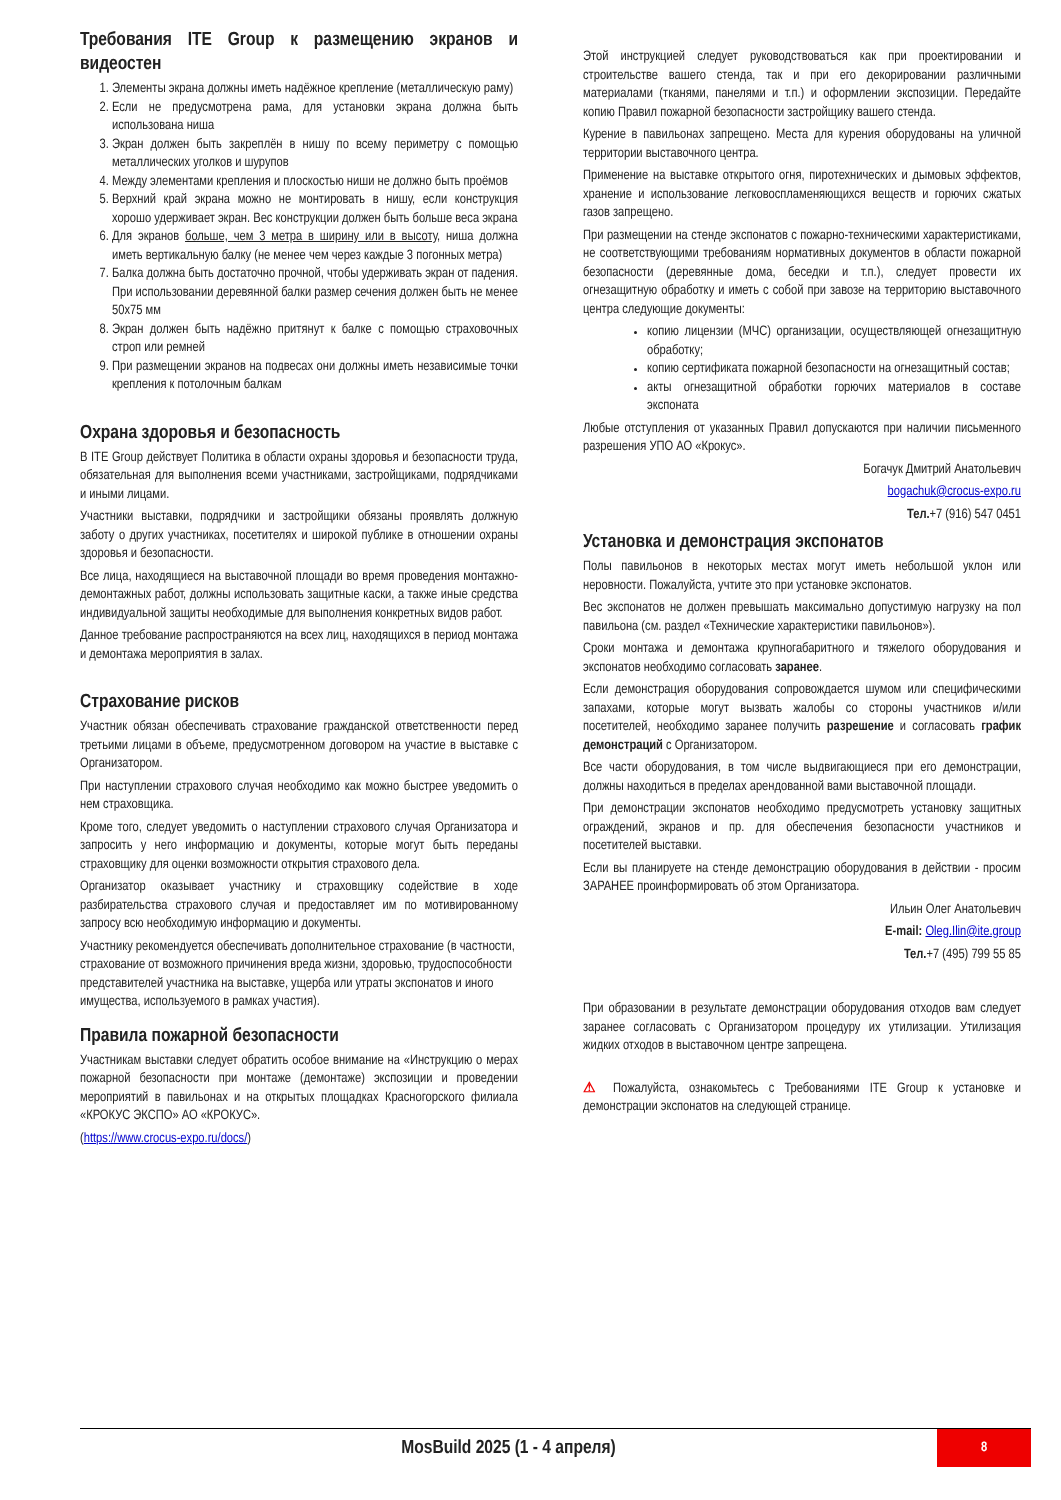Требования ITE Group к размещению экранов и видеостен
1. Элементы экрана должны иметь надёжное крепление (металлическую раму)
2. Если не предусмотрена рама, для установки экрана должна быть использована ниша
3. Экран должен быть закреплён в нишу по всему периметру с помощью металлических уголков и шурупов
4. Между элементами крепления и плоскостью ниши не должно быть проёмов
5. Верхний край экрана можно не монтировать в нишу, если конструкция хорошо удерживает экран. Вес конструкции должен быть больше веса экрана
6. Для экранов больше, чем 3 метра в ширину или в высоту, ниша должна иметь вертикальную балку (не менее чем через каждые 3 погонных метра)
7. Балка должна быть достаточно прочной, чтобы удерживать экран от падения. При использовании деревянной балки размер сечения должен быть не менее 50x75 мм
8. Экран должен быть надёжно притянут к балке с помощью страховочных строп или ремней
9. При размещении экранов на подвесах они должны иметь независимые точки крепления к потолочным балкам
Охрана здоровья и безопасность
В ITE Group действует Политика в области охраны здоровья и безопасности труда, обязательная для выполнения всеми участниками, застройщиками, подрядчиками и иными лицами.
Участники выставки, подрядчики и застройщики обязаны проявлять должную заботу о других участниках, посетителях и широкой публике в отношении охраны здоровья и безопасности.
Все лица, находящиеся на выставочной площади во время проведения монтажно-демонтажных работ, должны использовать защитные каски, а также иные средства индивидуальной защиты необходимые для выполнения конкретных видов работ.
Данное требование распространяются на всех лиц, находящихся в период монтажа и демонтажа мероприятия в залах.
Страхование рисков
Участник обязан обеспечивать страхование гражданской ответственности перед третьими лицами в объеме, предусмотренном договором на участие в выставке с Организатором.
При наступлении страхового случая необходимо как можно быстрее уведомить о нем страховщика.
Кроме того, следует уведомить о наступлении страхового случая Организатора и запросить у него информацию и документы, которые могут быть переданы страховщику для оценки возможности открытия страхового дела.
Организатор оказывает участнику и страховщику содействие в ходе разбирательства страхового случая и предоставляет им по мотивированному запросу всю необходимую информацию и документы.
Участнику рекомендуется обеспечивать дополнительное страхование (в частности, страхование от возможного причинения вреда жизни, здоровью, трудоспособности представителей участника на выставке, ущерба или утраты экспонатов и иного имущества, используемого в рамках участия).
Правила пожарной безопасности
Участникам выставки следует обратить особое внимание на «Инструкцию о мерах пожарной безопасности при монтаже (демонтаже) экспозиции и проведении мероприятий в павильонах и на открытых площадках Красногорского филиала «КРОКУС ЭКСПО» АО «КРОКУС».
(https://www.crocus-expo.ru/docs/)
Этой инструкцией следует руководствоваться как при проектировании и строительстве вашего стенда, так и при его декорировании различными материалами (тканями, панелями и т.п.) и оформлении экспозиции. Передайте копию Правил пожарной безопасности застройщику вашего стенда.
Курение в павильонах запрещено. Места для курения оборудованы на уличной территории выставочного центра.
Применение на выставке открытого огня, пиротехнических и дымовых эффектов, хранение и использование легковоспламеняющихся веществ и горючих сжатых газов запрещено.
При размещении на стенде экспонатов с пожарно-техническими характеристиками, не соответствующими требованиям нормативных документов в области пожарной безопасности (деревянные дома, беседки и т.п.), следует провести их огнезащитную обработку и иметь с собой при завозе на территорию выставочного центра следующие документы:
копию лицензии (МЧС) организации, осуществляющей огнезащитную обработку;
копию сертификата пожарной безопасности на огнезащитный состав;
акты огнезащитной обработки горючих материалов в составе экспоната
Любые отступления от указанных Правил допускаются при наличии письменного разрешения УПО АО «Крокус».
Богачук Дмитрий Анатольевич
bogachuk@crocus-expo.ru
Тел.+7 (916) 547 0451
Установка и демонстрация экспонатов
Полы павильонов в некоторых местах могут иметь небольшой уклон или неровности. Пожалуйста, учтите это при установке экспонатов.
Вес экспонатов не должен превышать максимально допустимую нагрузку на пол павильона (см. раздел «Технические характеристики павильонов»).
Сроки монтажа и демонтажа крупногабаритного и тяжелого оборудования и экспонатов необходимо согласовать заранее.
Если демонстрация оборудования сопровождается шумом или специфическими запахами, которые могут вызвать жалобы со стороны участников и/или посетителей, необходимо заранее получить разрешение и согласовать график демонстраций с Организатором.
Все части оборудования, в том числе выдвигающиеся при его демонстрации, должны находиться в пределах арендованной вами выставочной площади.
При демонстрации экспонатов необходимо предусмотреть установку защитных ограждений, экранов и пр. для обеспечения безопасности участников и посетителей выставки.
Если вы планируете на стенде демонстрацию оборудования в действии - просим ЗАРАНЕЕ проинформировать об этом Организатора.
Ильин Олег Анатольевич
E-mail: Oleg.Ilin@ite.group
Тел.+7 (495) 799 55 85
При образовании в результате демонстрации оборудования отходов вам следует заранее согласовать с Организатором процедуру их утилизации. Утилизация жидких отходов в выставочном центре запрещена.
⚠ Пожалуйста, ознакомьтесь с Требованиями ITE Group к установке и демонстрации экспонатов на следующей странице.
MosBuild 2025 (1 - 4 апреля)
8